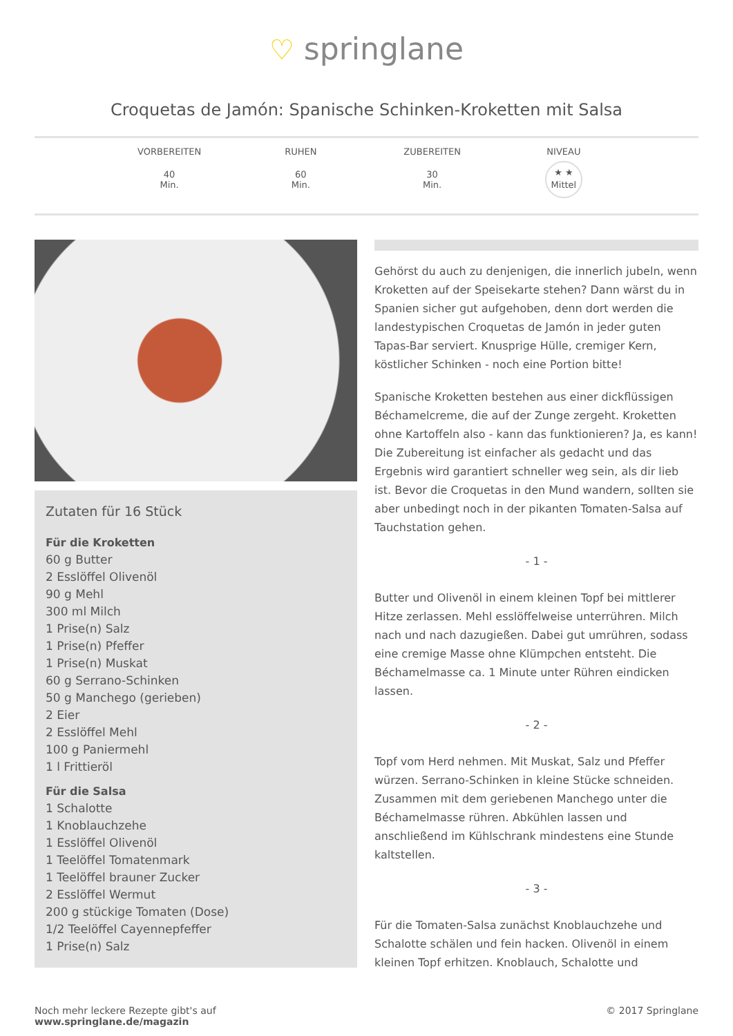♡ springlane
Croquetas de Jamón: Spanische Schinken-Kroketten mit Salsa
VORBEREITEN
40
Min.
RUHEN
60
Min.
ZUBEREITEN
30
Min.
NIVEAU
★ ★
Mittel
Zutaten für 16 Stück
Für die Kroketten
60 g Butter
2 Esslöffel Olivenöl
90 g Mehl
300 ml Milch
1 Prise(n) Salz
1 Prise(n) Pfeffer
1 Prise(n) Muskat
60 g Serrano-Schinken
50 g Manchego (gerieben)
2 Eier
2 Esslöffel Mehl
100 g Paniermehl
1 l Frittieröl
Für die Salsa
1 Schalotte
1 Knoblauchzehe
1 Esslöffel Olivenöl
1 Teelöffel Tomatenmark
1 Teelöffel brauner Zucker
2 Esslöffel Wermut
200 g stückige Tomaten (Dose)
1/2 Teelöffel Cayennepfeffer
1 Prise(n) Salz
Gehörst du auch zu denjenigen, die innerlich jubeln, wenn Kroketten auf der Speisekarte stehen? Dann wärst du in Spanien sicher gut aufgehoben, denn dort werden die landestypischen Croquetas de Jamón in jeder guten Tapas-Bar serviert. Knusprige Hülle, cremiger Kern, köstlicher Schinken - noch eine Portion bitte!
Spanische Kroketten bestehen aus einer dickflüssigen Béchamelcreme, die auf der Zunge zergeht. Kroketten ohne Kartoffeln also - kann das funktionieren? Ja, es kann! Die Zubereitung ist einfacher als gedacht und das Ergebnis wird garantiert schneller weg sein, als dir lieb ist. Bevor die Croquetas in den Mund wandern, sollten sie aber unbedingt noch in der pikanten Tomaten-Salsa auf Tauchstation gehen.
- 1 -
Butter und Olivenöl in einem kleinen Topf bei mittlerer Hitze zerlassen. Mehl esslöffelweise unterrühren. Milch nach und nach dazugießen. Dabei gut umrühren, sodass eine cremige Masse ohne Klümpchen entsteht. Die Béchamelmasse ca. 1 Minute unter Rühren eindicken lassen.
- 2 -
Topf vom Herd nehmen. Mit Muskat, Salz und Pfeffer würzen. Serrano-Schinken in kleine Stücke schneiden. Zusammen mit dem geriebenen Manchego unter die Béchamelmasse rühren. Abkühlen lassen und anschließend im Kühlschrank mindestens eine Stunde kaltstellen.
- 3 -
Für die Tomaten-Salsa zunächst Knoblauchzehe und Schalotte schälen und fein hacken. Olivenöl in einem kleinen Topf erhitzen. Knoblauch, Schalotte und
Noch mehr leckere Rezepte gibt's auf
www.springlane.de/magazin
© 2017 Springlane